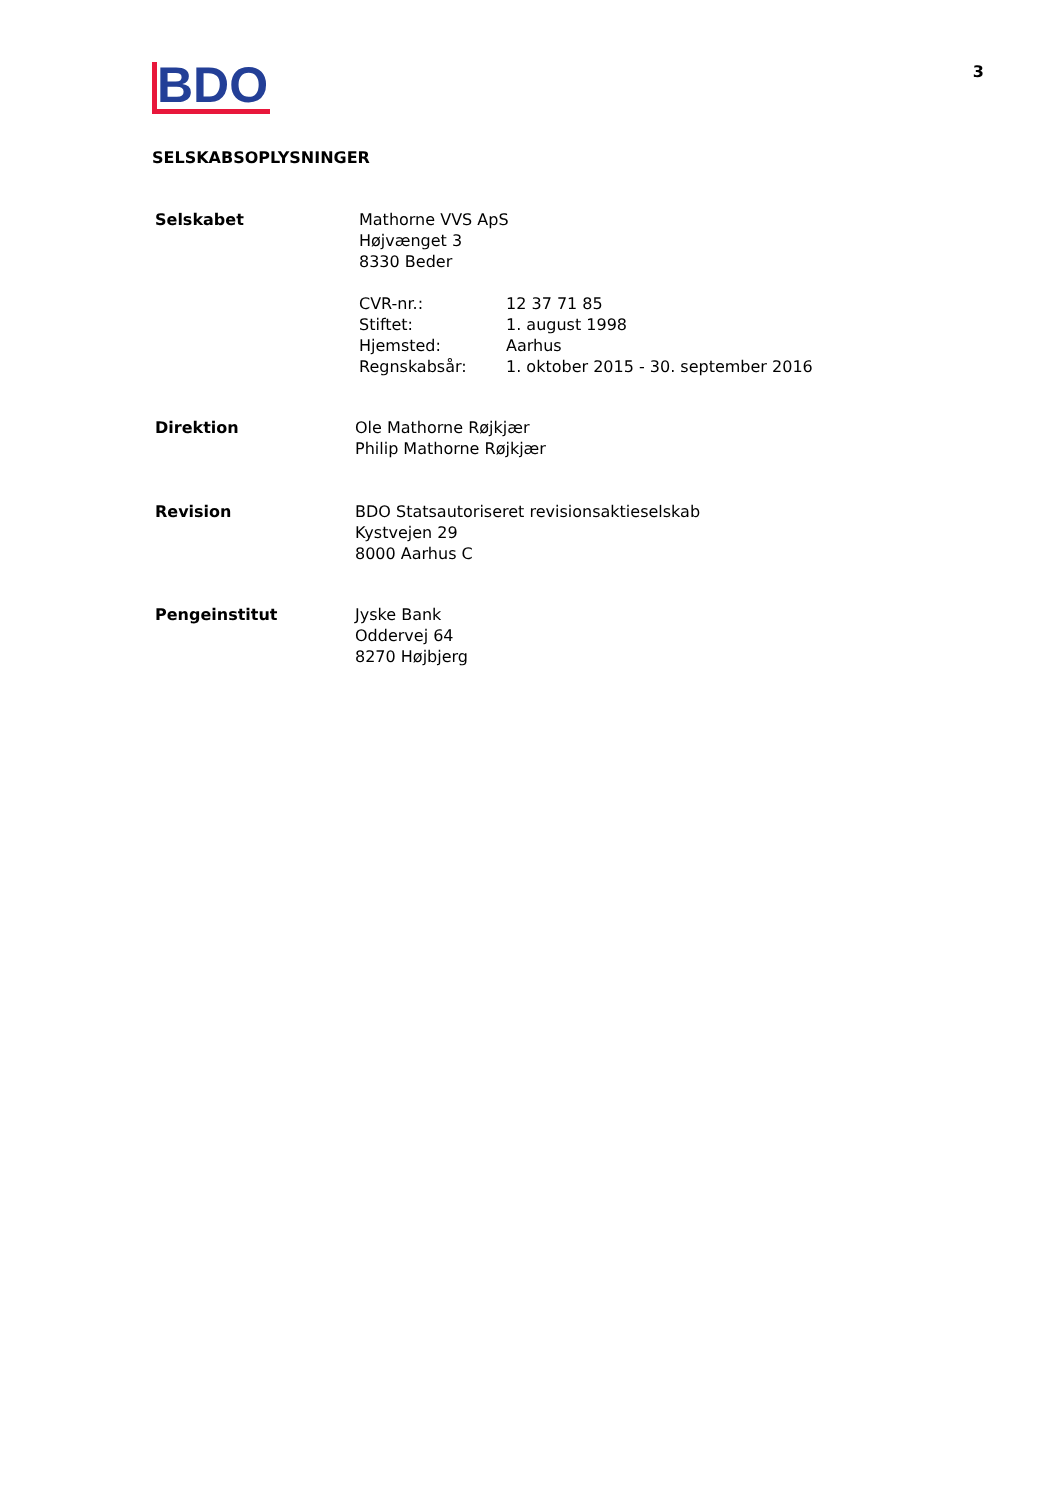3
BDO
SELSKABSOPLYSNINGER
Selskabet Mathorne VVS ApS
Højvænget 3
8330 Beder
CVR-nr.: 12 37 71 85
Stiftet: 1. august 1998
Hjemsted: Aarhus
Regnskabsår: 1. oktober 2015 - 30. september 2016
Direktion Ole Mathorne Røjkjær
Philip Mathorne Røjkjær
Revision BDO Statsautoriseret revisionsaktieselskab
Kystvejen 29
8000 Aarhus C
Pengeinstitut Jyske Bank
Oddervej 64
8270 Højbjerg